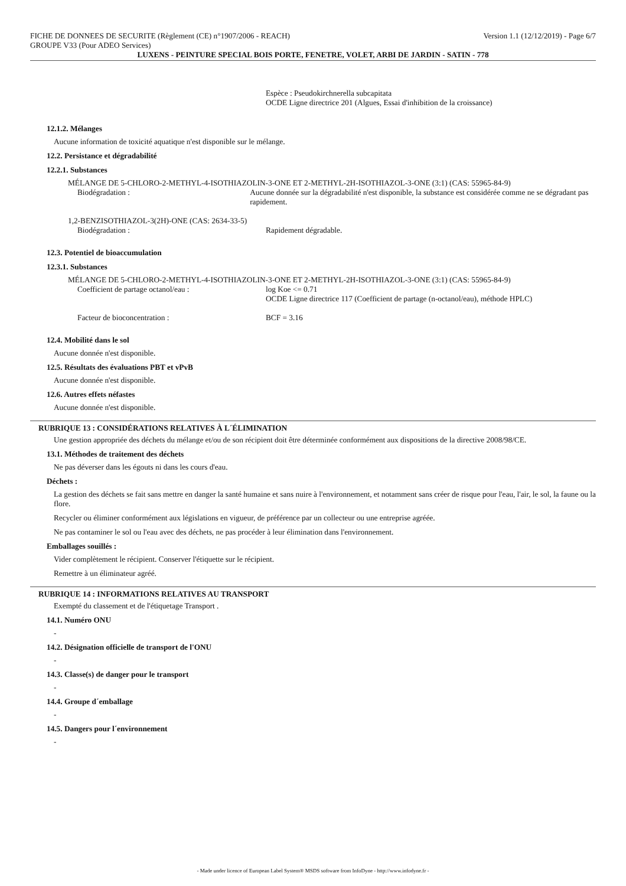FICHE DE DONNEES DE SECURITE (Règlement (CE) n°1907/2006 - REACH) Version 1.1 (12/12/2019) - Page 6/7
GROUPE V33 (Pour ADEO Services)
LUXENS - PEINTURE SPECIAL BOIS PORTE, FENETRE, VOLET, ARBI DE JARDIN - SATIN - 778
Espèce : Pseudokirchnerella subcapitata
OCDE Ligne directrice 201 (Algues, Essai d'inhibition de la croissance)
12.1.2. Mélanges
Aucune information de toxicité aquatique n'est disponible sur le mélange.
12.2. Persistance et dégradabilité
12.2.1. Substances
MÉLANGE DE 5-CHLORO-2-METHYL-4-ISOTHIAZOLIN-3-ONE ET 2-METHYL-2H-ISOTHIAZOL-3-ONE (3:1) (CAS: 55965-84-9)
Biodégradation : Aucune donnée sur la dégradabilité n'est disponible, la substance est considérée comme ne se dégradant pas rapidement.
1,2-BENZISOTHIAZOL-3(2H)-ONE (CAS: 2634-33-5)
Biodégradation : Rapidement dégradable.
12.3. Potentiel de bioaccumulation
12.3.1. Substances
MÉLANGE DE 5-CHLORO-2-METHYL-4-ISOTHIAZOLIN-3-ONE ET 2-METHYL-2H-ISOTHIAZOL-3-ONE (3:1) (CAS: 55965-84-9)
Coefficient de partage octanol/eau : log Koe <= 0.71
OCDE Ligne directrice 117 (Coefficient de partage (n-octanol/eau), méthode HPLC)
Facteur de bioconcentration : BCF = 3.16
12.4. Mobilité dans le sol
Aucune donnée n'est disponible.
12.5. Résultats des évaluations PBT et vPvB
Aucune donnée n'est disponible.
12.6. Autres effets néfastes
Aucune donnée n'est disponible.
RUBRIQUE 13 : CONSIDÉRATIONS RELATIVES À L´ÉLIMINATION
Une gestion appropriée des déchets du mélange et/ou de son récipient doit être déterminée conformément aux dispositions de la directive 2008/98/CE.
13.1. Méthodes de traitement des déchets
Ne pas déverser dans les égouts ni dans les cours d'eau.
Déchets :
La gestion des déchets se fait sans mettre en danger la santé humaine et sans nuire à l'environnement, et notamment sans créer de risque pour l'eau, l'air, le sol, la faune ou la flore.
Recycler ou éliminer conformément aux législations en vigueur, de préférence par un collecteur ou une entreprise agréée.
Ne pas contaminer le sol ou l'eau avec des déchets, ne pas procéder à leur élimination dans l'environnement.
Emballages souillés :
Vider complètement le récipient. Conserver l'étiquette sur le récipient.
Remettre à un éliminateur agréé.
RUBRIQUE 14 : INFORMATIONS RELATIVES AU TRANSPORT
Exempté du classement et de l'étiquetage Transport .
14.1. Numéro ONU
-
14.2. Désignation officielle de transport de l'ONU
-
14.3. Classe(s) de danger pour le transport
-
14.4. Groupe d´emballage
-
14.5. Dangers pour l´environnement
-
- Made under licence of European Label System® MSDS software from InfoDyne - http://www.infodyne.fr -